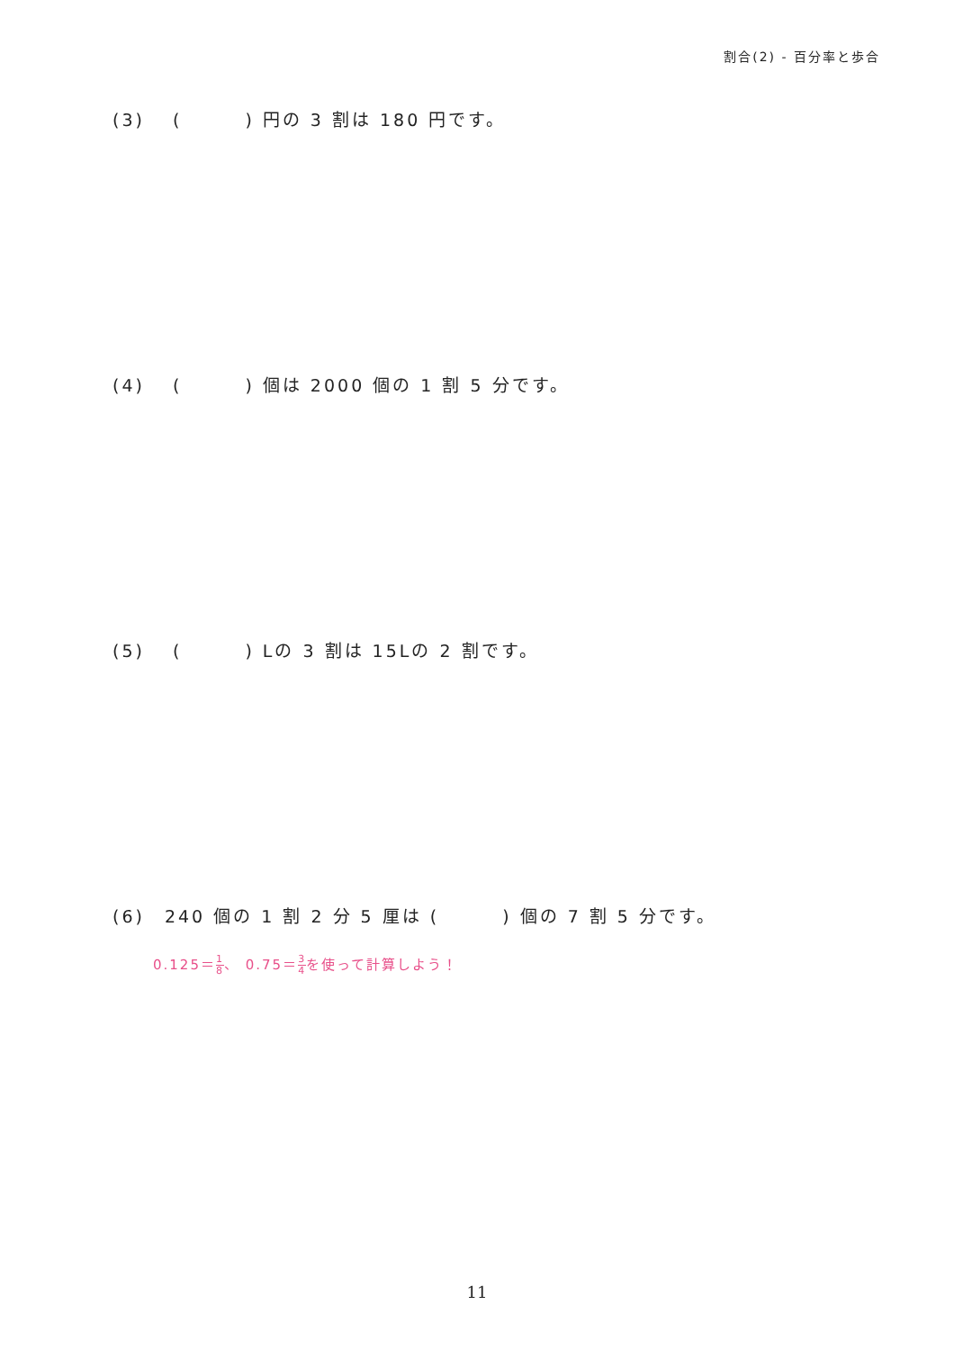割合(2) - 百分率と歩合
(3)　 ( ) 円の 3 割は 180 円です。
(4)　 ( ) 個は 2000 個の 1 割 5 分です。
(5)　 ( ) Lの 3 割は 15Lの 2 割です。
(6)　240 個の 1 割 2 分 5 厘は ( ) 個の 7 割 5 分です。
0.125＝1 8、 0.75＝3 4を使って計算しよう！
11